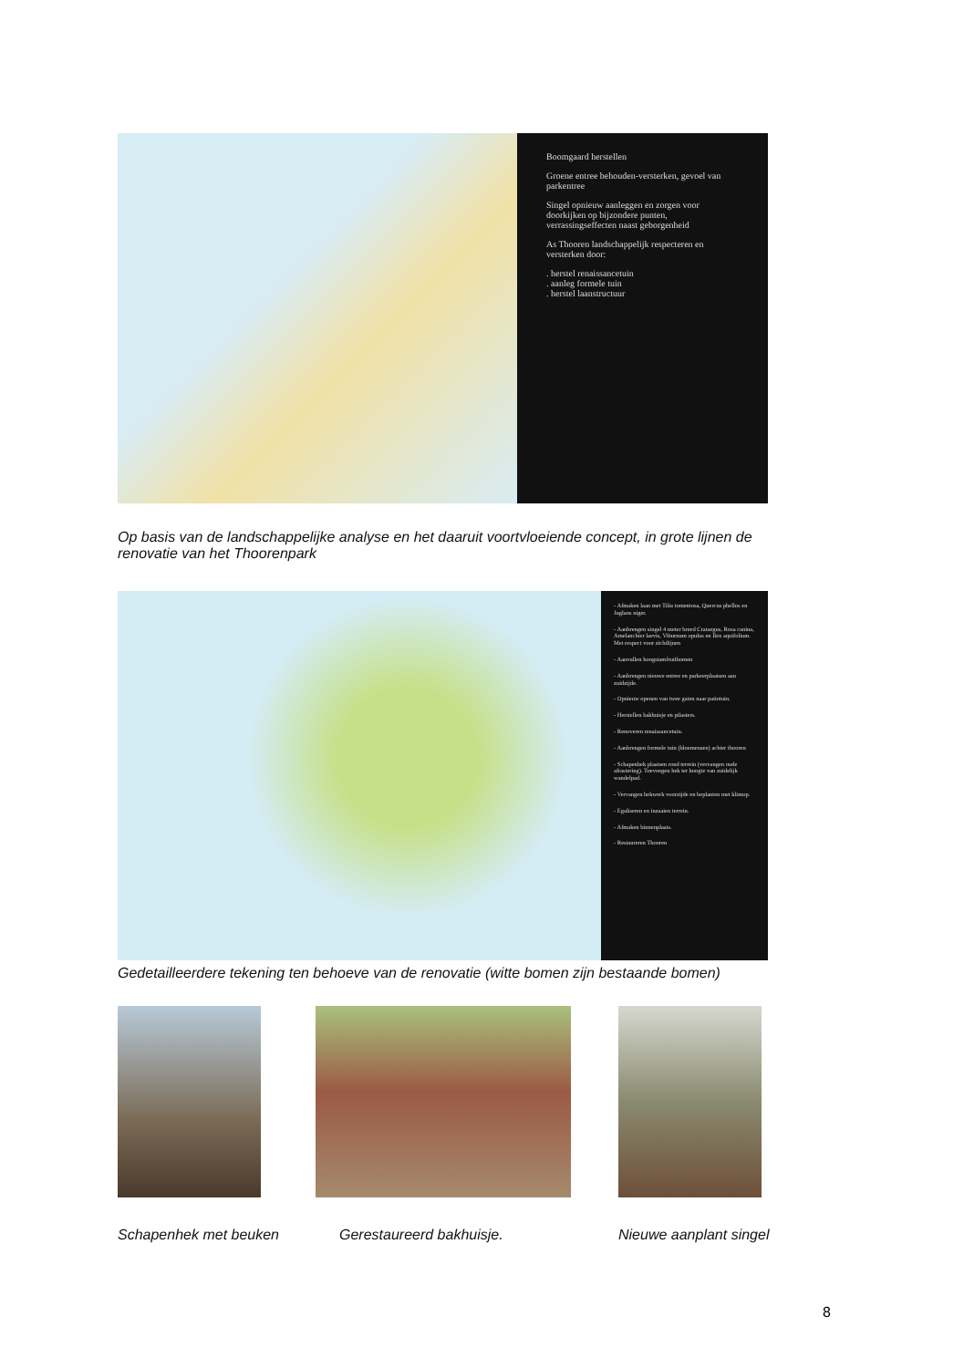Boomgaard herstellen
Groene entree behouden-versterken, gevoel van parkentree
Singel opnieuw aanleggen en zorgen voor doorkijken op bijzondere punten, verrassingseffecten naast geborgenheid
As Thooren landschappelijk respecteren en versterken door:
. herstel renaissancetuin
. aanleg formele tuin
. herstel laanstructuur
Op basis van de landschappelijke analyse en het daaruit voortvloeiende concept, in grote lijnen de renovatie van het Thoorenpark
- Afmaken laan met Tilia tomentosa, Quercus phellos en Juglans niger.
- Aanbrengen singel 4 meter breed Crataegus, Rosa canina, Amelanchier laevis, Viburnum opulus en Ilex aquifolium. Met respect voor zichtlijnen
- Aanvullen hoogstamfruitbomen
- Aanbrengen nieuwe entree en parkeerplaatsen aan zuidzijde.
- Opnieuw openen van twee gaten naar patiotuin.
- Herstellen bakhuisje en pilasters.
- Renoveren renaissancetuin.
- Aanbrengen formele tuin (bloemenzee) achter thooren
- Schapenhek plaatsen rond terrein (vervangen oude afrastering). Toevoegen hek ter hoogte van zuidelijk wandelpad.
- Vervangen hekwerk voorzijde en beplanten met klimop.
- Egaliseren en inzaaien terrein.
- Afmaken binnenplaats.
- Restaureren Thooren
Gedetailleerdere tekening ten behoeve van de renovatie (witte bomen zijn bestaande bomen)
Schapenhek met beuken Gerestaureerd bakhuisje. Nieuwe aanplant singel
8